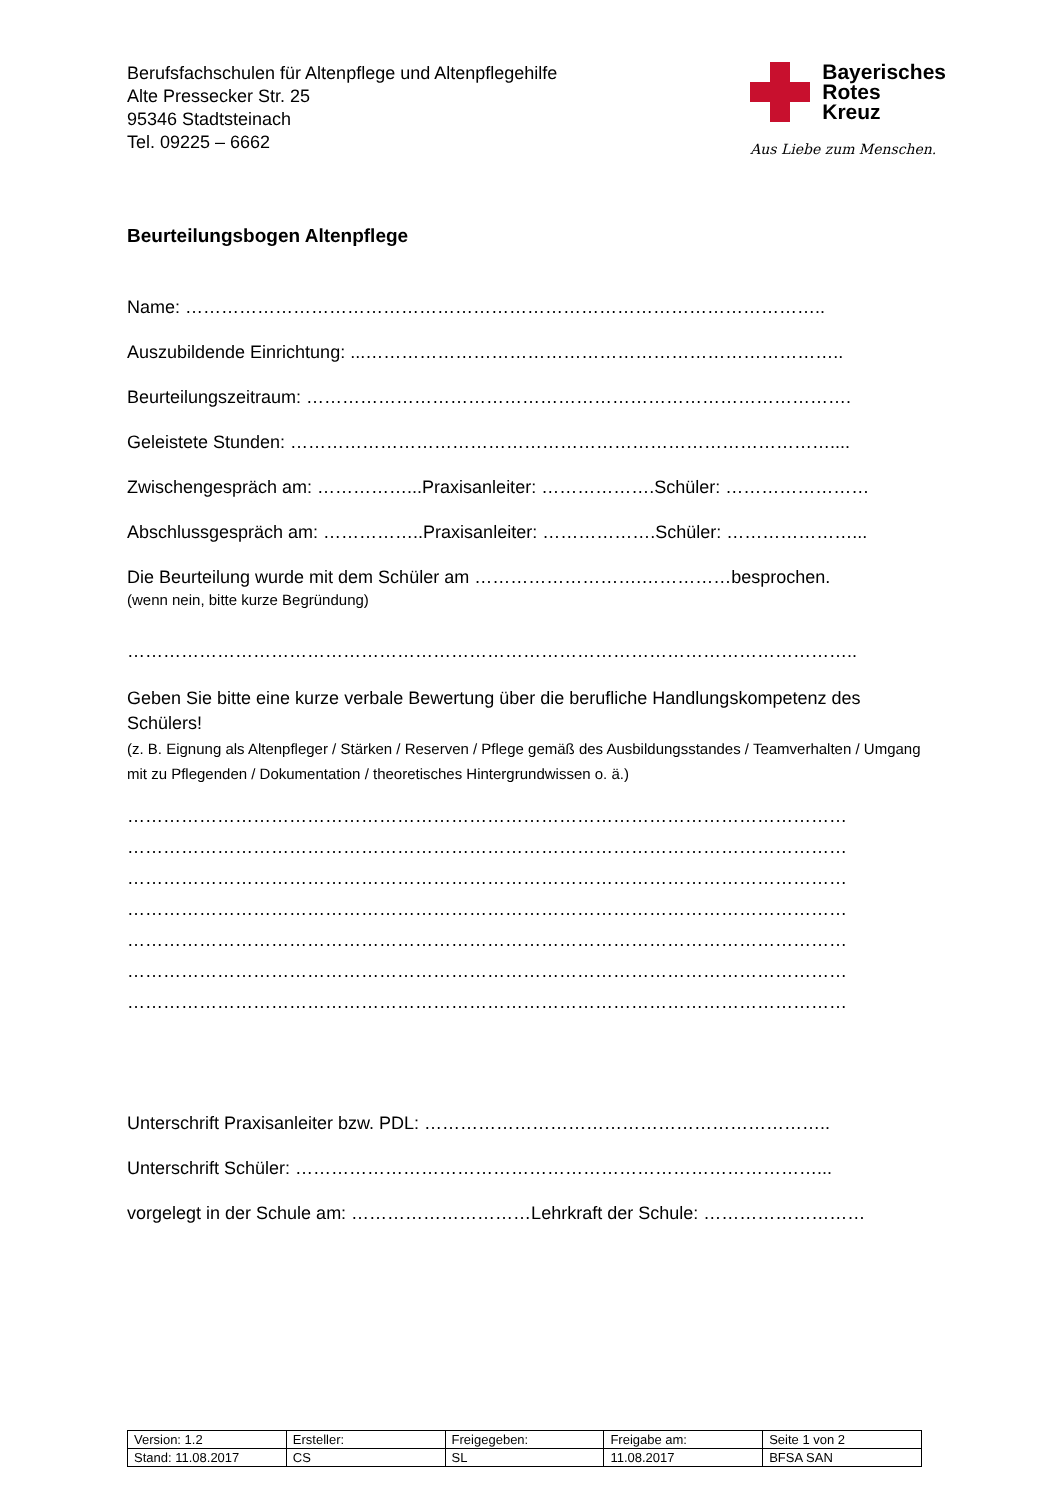Berufsfachschulen für Altenpflege und Altenpflegehilfe
Alte Pressecker Str. 25
95346 Stadtsteinach
Tel. 09225 – 6662
Bayerisches
Rotes
Kreuz
Aus Liebe zum Menschen.
Beurteilungsbogen Altenpflege
Name: ……………………………………………………………………………………………..
Auszubildende Einrichtung: ...……………………………………………………………………..
Beurteilungszeitraum: ……………………………………………………………………………….
Geleistete Stunden: ………………………………………………………………………………....
Zwischengespräch am: ……………...Praxisanleiter: ……………….Schüler: ……………………
Abschlussgespräch am: ……………..Praxisanleiter: ……………….Schüler: …………………...
Die Beurteilung wurde mit dem Schüler am ……………………….……………besprochen.
(wenn nein, bitte kurze Begründung)
…………………………………………………………………………………………………………..
Geben Sie bitte eine kurze verbale Bewertung über die berufliche Handlungskompetenz des Schülers!
(z. B. Eignung als Altenpfleger / Stärken / Reserven / Pflege gemäß des Ausbildungsstandes / Teamverhalten / Umgang mit zu Pflegenden / Dokumentation / theoretisches Hintergrundwissen o. ä.)
…………………………………………………………………………………………………………
…………………………………………………………………………………………………………
…………………………………………………………………………………………………………
…………………………………………………………………………………………………………
…………………………………………………………………………………………………………
…………………………………………………………………………………………………………
…………………………………………………………………………………………………………
Unterschrift Praxisanleiter bzw. PDL: …………………………………………………………..
Unterschrift Schüler: ……………………………………………………………………………...
vorgelegt in der Schule am: …………………………Lehrkraft der Schule: ………………………
| Version: 1.2 | Ersteller: | Freigegeben: | Freigabe am: | Seite 1 von 2 |
| Stand: 11.08.2017 | CS | SL | 11.08.2017 | BFSA SAN |